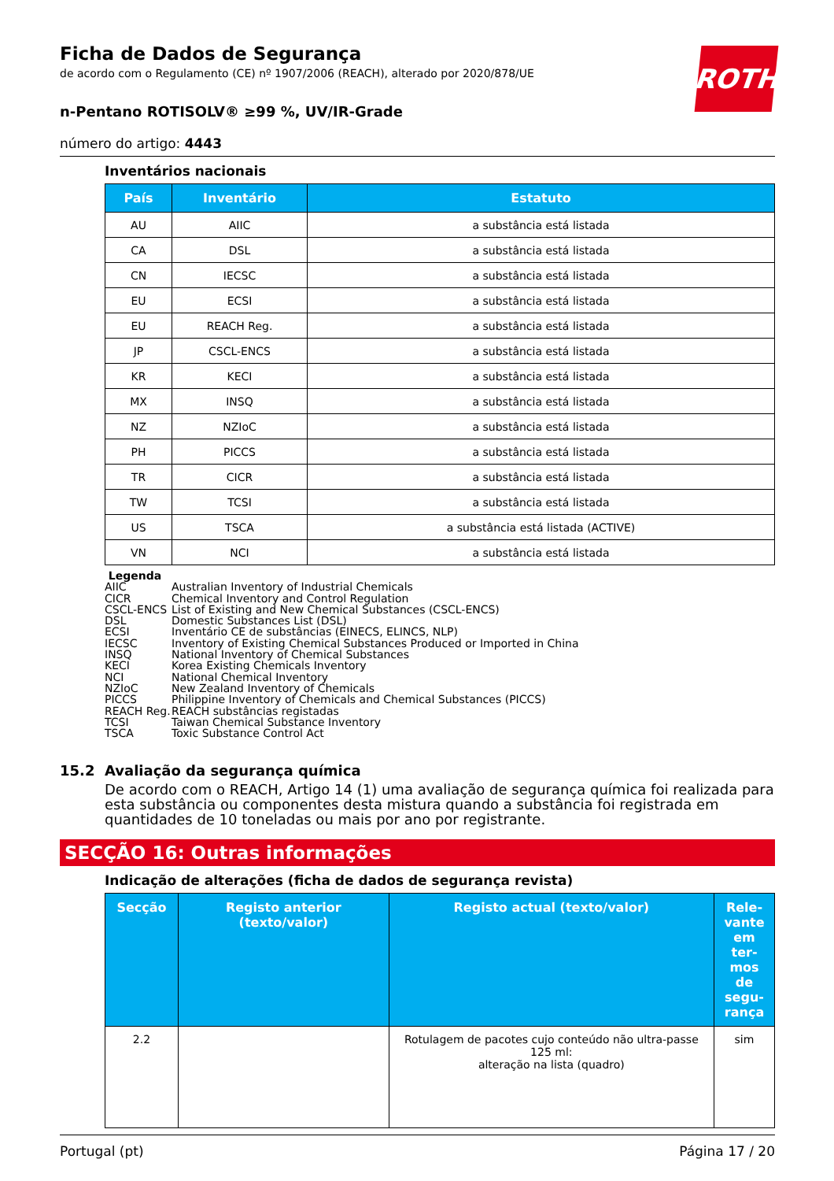ROTH
Ficha de Dados de Segurança
de acordo com o Regulamento (CE) nº 1907/2006 (REACH), alterado por 2020/878/UE
n-Pentano ROTISOLV® ≥99 %, UV/IR-Grade
número do artigo: 4443
Inventários nacionais
| País | Inventário | Estatuto |
| --- | --- | --- |
| AU | AIIC | a substância está listada |
| CA | DSL | a substância está listada |
| CN | IECSC | a substância está listada |
| EU | ECSI | a substância está listada |
| EU | REACH Reg. | a substância está listada |
| JP | CSCL-ENCS | a substância está listada |
| KR | KECI | a substância está listada |
| MX | INSQ | a substância está listada |
| NZ | NZIoC | a substância está listada |
| PH | PICCS | a substância está listada |
| TR | CICR | a substância está listada |
| TW | TCSI | a substância está listada |
| US | TSCA | a substância está listada (ACTIVE) |
| VN | NCI | a substância está listada |
Legenda
AIIC Australian Inventory of Industrial Chemicals
CICR Chemical Inventory and Control Regulation
CSCL-ENCS List of Existing and New Chemical Substances (CSCL-ENCS)
DSL Domestic Substances List (DSL)
ECSI Inventário CE de substâncias (EINECS, ELINCS, NLP)
IECSC Inventory of Existing Chemical Substances Produced or Imported in China
INSQ National Inventory of Chemical Substances
KECI Korea Existing Chemicals Inventory
NCI National Chemical Inventory
NZIoC New Zealand Inventory of Chemicals
PICCS Philippine Inventory of Chemicals and Chemical Substances (PICCS)
REACH Reg. REACH substâncias registadas
TCSI Taiwan Chemical Substance Inventory
TSCA Toxic Substance Control Act
15.2 Avaliação da segurança química
De acordo com o REACH, Artigo 14 (1) uma avaliação de segurança química foi realizada para esta substância ou componentes desta mistura quando a substância foi registrada em quantidades de 10 toneladas ou mais por ano por registrante.
SECÇÃO 16: Outras informações
Indicação de alterações (ficha de dados de segurança revista)
| Secção | Registo anterior (texto/valor) | Registo actual (texto/valor) | Rele-vante em ter-mos de segu-rança |
| --- | --- | --- | --- |
| 2.2 | | Rotulagem de pacotes cujo conteúdo não ultra-passe 125 ml: alteração na lista (quadro) | sim |
Portugal (pt) Página 17 / 20